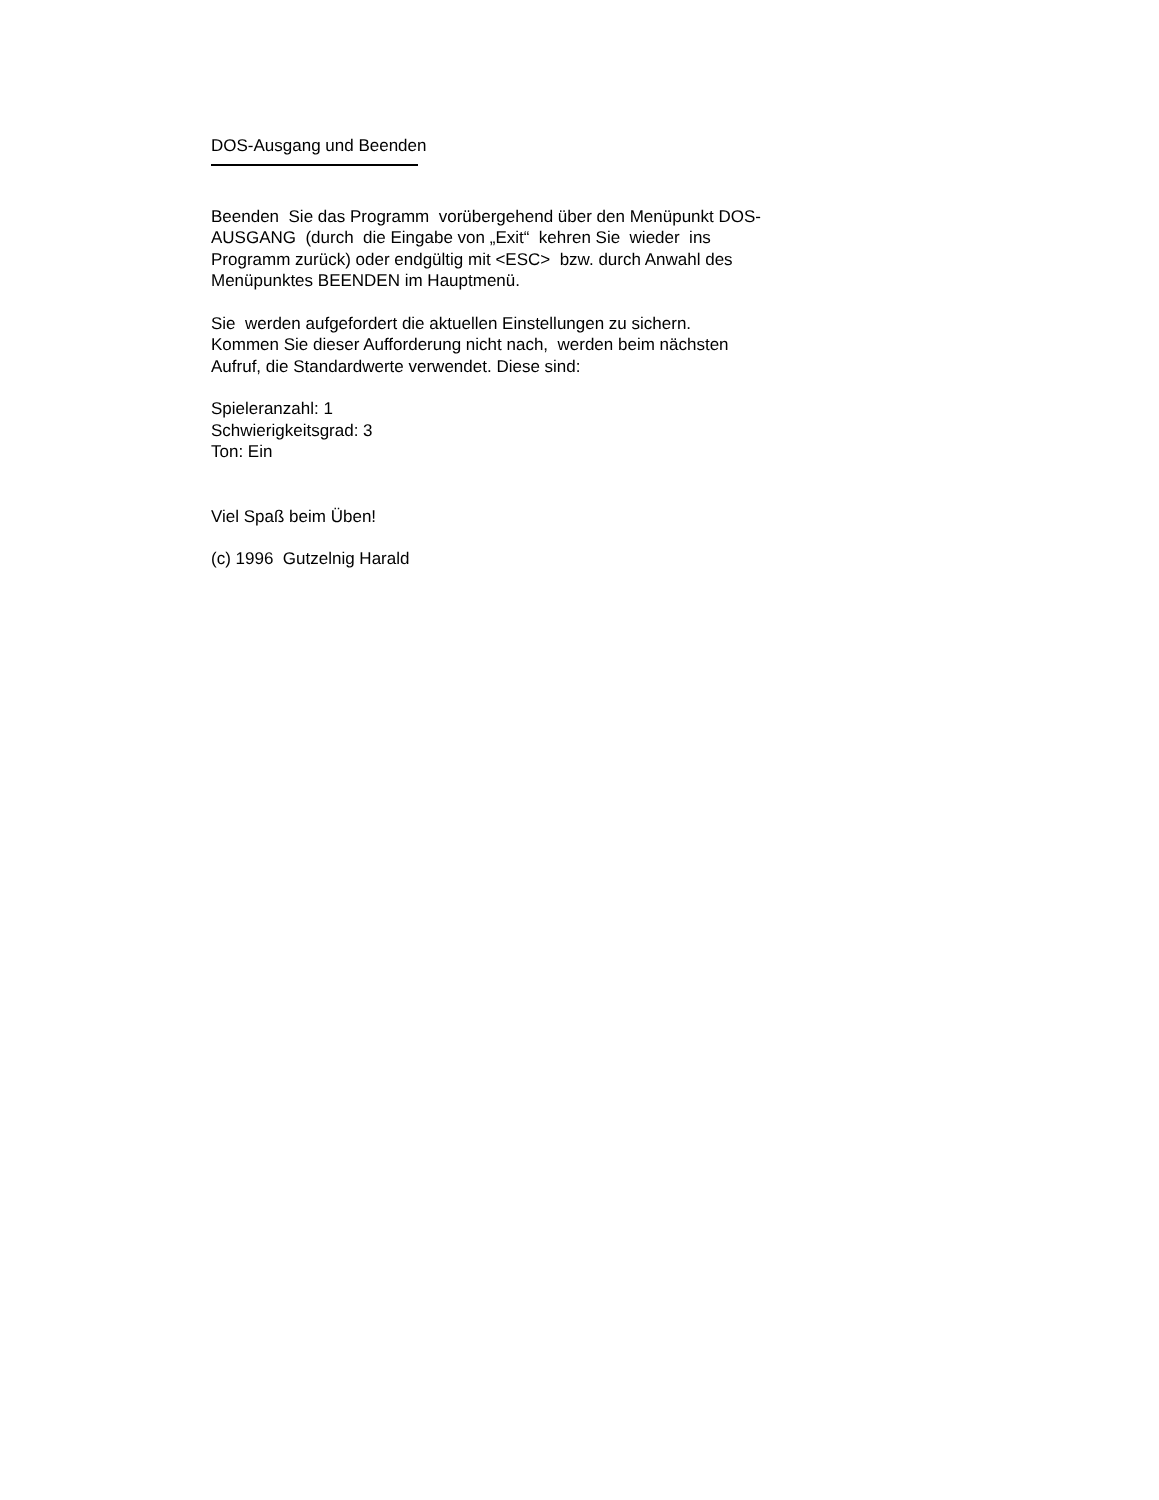DOS-Ausgang und Beenden
Beenden Sie das Programm vorübergehend über den Menüpunkt DOS-
AUSGANG (durch die Eingabe von „Exit“ kehren Sie wieder ins
Programm zurück) oder endgültig mit <ESC> bzw. durch Anwahl des
Menüpunktes BEENDEN im Hauptmenü.
Sie werden aufgefordert die aktuellen Einstellungen zu sichern.
Kommen Sie dieser Aufforderung nicht nach, werden beim nächsten
Aufruf, die Standardwerte verwendet. Diese sind:
Spieleranzahl: 1
Schwierigkeitsgrad: 3
Ton: Ein
Viel Spaß beim Üben!
(c) 1996 Gutzelnig Harald